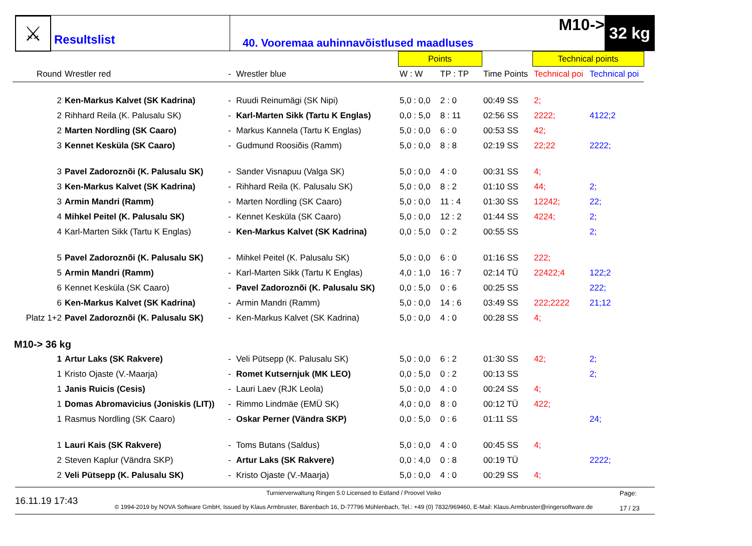⚔
Resultslist
M10->
40. Vooremaa auhinnavõistlused maadluses
32 kg
| | | | | Points | | | Technical points | |
| --- | --- | --- | --- | --- | --- | --- | --- | --- |
| Round | Wrestler red | - | Wrestler blue | W : W | TP : TP | Time Points | Technical poi | Technical poi |
| 2 | Ken-Markus Kalvet (SK Kadrina) | - | Ruudi Reinumägi (SK Nipi) | 5,0 : 0,0 | 2 : 0 | 00:49 SS | 2; | |
| 2 | Rihhard Reila (K. Palusalu SK) | - | Karl-Marten Sikk (Tartu K Englas) | 0,0 : 5,0 | 8 : 11 | 02:56 SS | 2222; | 4122;2 |
| 2 | Marten Nordling (SK Caaro) | - | Markus Kannela (Tartu K Englas) | 5,0 : 0,0 | 6 : 0 | 00:53 SS | 42; | |
| 3 | Kennet Kesküla (SK Caaro) | - | Gudmund Roosiõis (Ramm) | 5,0 : 0,0 | 8 : 8 | 02:19 SS | 22;22 | 2222; |
| 3 | Pavel Zadoroznõi (K. Palusalu SK) | - | Sander Visnapuu (Valga SK) | 5,0 : 0,0 | 4 : 0 | 00:31 SS | 4; | |
| 3 | Ken-Markus Kalvet (SK Kadrina) | - | Rihhard Reila (K. Palusalu SK) | 5,0 : 0,0 | 8 : 2 | 01:10 SS | 44; | 2; |
| 3 | Armin Mandri (Ramm) | - | Marten Nordling (SK Caaro) | 5,0 : 0,0 | 11 : 4 | 01:30 SS | 12242; | 22; |
| 4 | Mihkel Peitel (K. Palusalu SK) | - | Kennet Kesküla (SK Caaro) | 5,0 : 0,0 | 12 : 2 | 01:44 SS | 4224; | 2; |
| 4 | Karl-Marten Sikk (Tartu K Englas) | - | Ken-Markus Kalvet (SK Kadrina) | 0,0 : 5,0 | 0 : 2 | 00:55 SS | | 2; |
| 5 | Pavel Zadoroznõi (K. Palusalu SK) | - | Mihkel Peitel (K. Palusalu SK) | 5,0 : 0,0 | 6 : 0 | 01:16 SS | 222; | |
| 5 | Armin Mandri (Ramm) | - | Karl-Marten Sikk (Tartu K Englas) | 4,0 : 1,0 | 16 : 7 | 02:14 TÜ | 22422;4 | 122;2 |
| 6 | Kennet Kesküla (SK Caaro) | - | Pavel Zadoroznõi (K. Palusalu SK) | 0,0 : 5,0 | 0 : 6 | 00:25 SS | | 222; |
| 6 | Ken-Markus Kalvet (SK Kadrina) | - | Armin Mandri (Ramm) | 5,0 : 0,0 | 14 : 6 | 03:49 SS | 222;2222 | 21;12 |
| Platz 1+2 | Pavel Zadoroznõi (K. Palusalu SK) | - | Ken-Markus Kalvet (SK Kadrina) | 5,0 : 0,0 | 4 : 0 | 00:28 SS | 4; | |
| M10-> 36 kg | | | | | | | | |
| 1 | Artur Laks (SK Rakvere) | - | Veli Pütsepp (K. Palusalu SK) | 5,0 : 0,0 | 6 : 2 | 01:30 SS | 42; | 2; |
| 1 | Kristo Ojaste (V.-Maarja) | - | Romet Kutsernjuk (MK LEO) | 0,0 : 5,0 | 0 : 2 | 00:13 SS | | 2; |
| 1 | Janis Ruicis (Cesis) | - | Lauri Laev (RJK Leola) | 5,0 : 0,0 | 4 : 0 | 00:24 SS | 4; | |
| 1 | Domas Abromavicius (Joniskis (LIT)) | - | Rimmo Lindmäe (EMÜ SK) | 4,0 : 0,0 | 8 : 0 | 00:12 TÜ | 422; | |
| 1 | Rasmus Nordling (SK Caaro) | - | Oskar Perner (Vändra SKP) | 0,0 : 5,0 | 0 : 6 | 01:11 SS | | 24; |
| 1 | Lauri Kais (SK Rakvere) | - | Toms Butans (Saldus) | 5,0 : 0,0 | 4 : 0 | 00:45 SS | 4; | |
| 2 | Steven Kaplur (Vändra SKP) | - | Artur Laks (SK Rakvere) | 0,0 : 4,0 | 0 : 8 | 00:19 TÜ | | 2222; |
| 2 | Veli Pütsepp (K. Palusalu SK) | - | Kristo Ojaste (V.-Maarja) | 5,0 : 0,0 | 4 : 0 | 00:29 SS | 4; | |
16.11.19 17:43
Turnierverwaltung Ringen 5.0 Licensed to Estland / Proovel Veiko
© 1994-2019 by NOVA Software GmbH, Issued by Klaus Armbruster, Bärenbach 16, D-77796 Mühlenbach, Tel.: +49 (0) 7832/969460, E-Mail: Klaus.Armbruster@ringersoftware.de
Page:
17 / 23